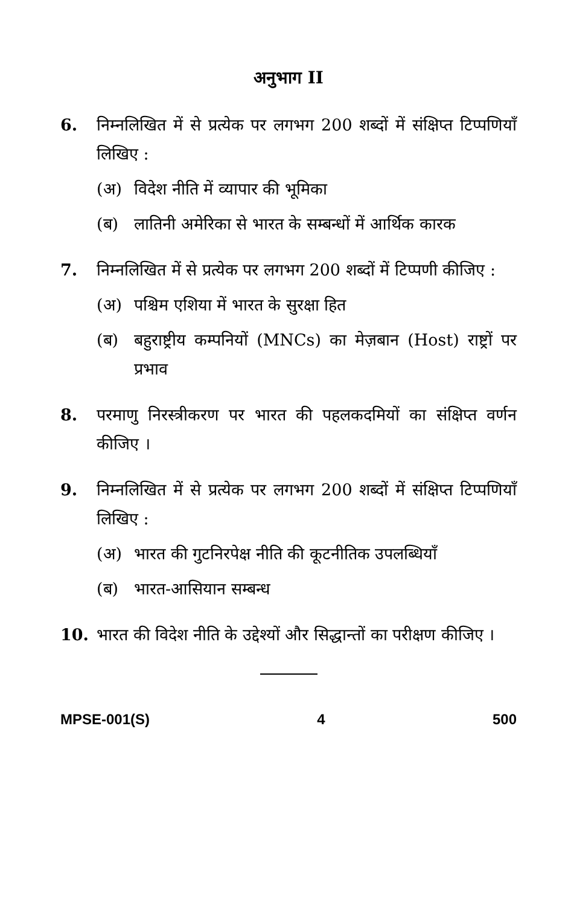अनुभाग II
6. निम्नलिखित में से प्रत्येक पर लगभग 200 शब्दों में संक्षिप्त टिप्पणियाँ लिखिए :
(अ) विदेश नीति में व्यापार की भूमिका
(ब) लातिनी अमेरिका से भारत के सम्बन्धों में आर्थिक कारक
7. निम्नलिखित में से प्रत्येक पर लगभग 200 शब्दों में टिप्पणी कीजिए :
(अ) पश्चिम एशिया में भारत के सुरक्षा हित
(ब) बहुराष्ट्रीय कम्पनियों (MNCs) का मेज़बान (Host) राष्ट्रों पर प्रभाव
8. परमाणु निरस्त्रीकरण पर भारत की पहलकदमियों का संक्षिप्त वर्णन कीजिए ।
9. निम्नलिखित में से प्रत्येक पर लगभग 200 शब्दों में संक्षिप्त टिप्पणियाँ लिखिए :
(अ) भारत की गुटनिरपेक्ष नीति की कूटनीतिक उपलब्धियाँ
(ब) भारत-आसियान सम्बन्ध
10. भारत की विदेश नीति के उद्देश्यों और सिद्धान्तों का परीक्षण कीजिए ।
MPSE-001(S) 4 500